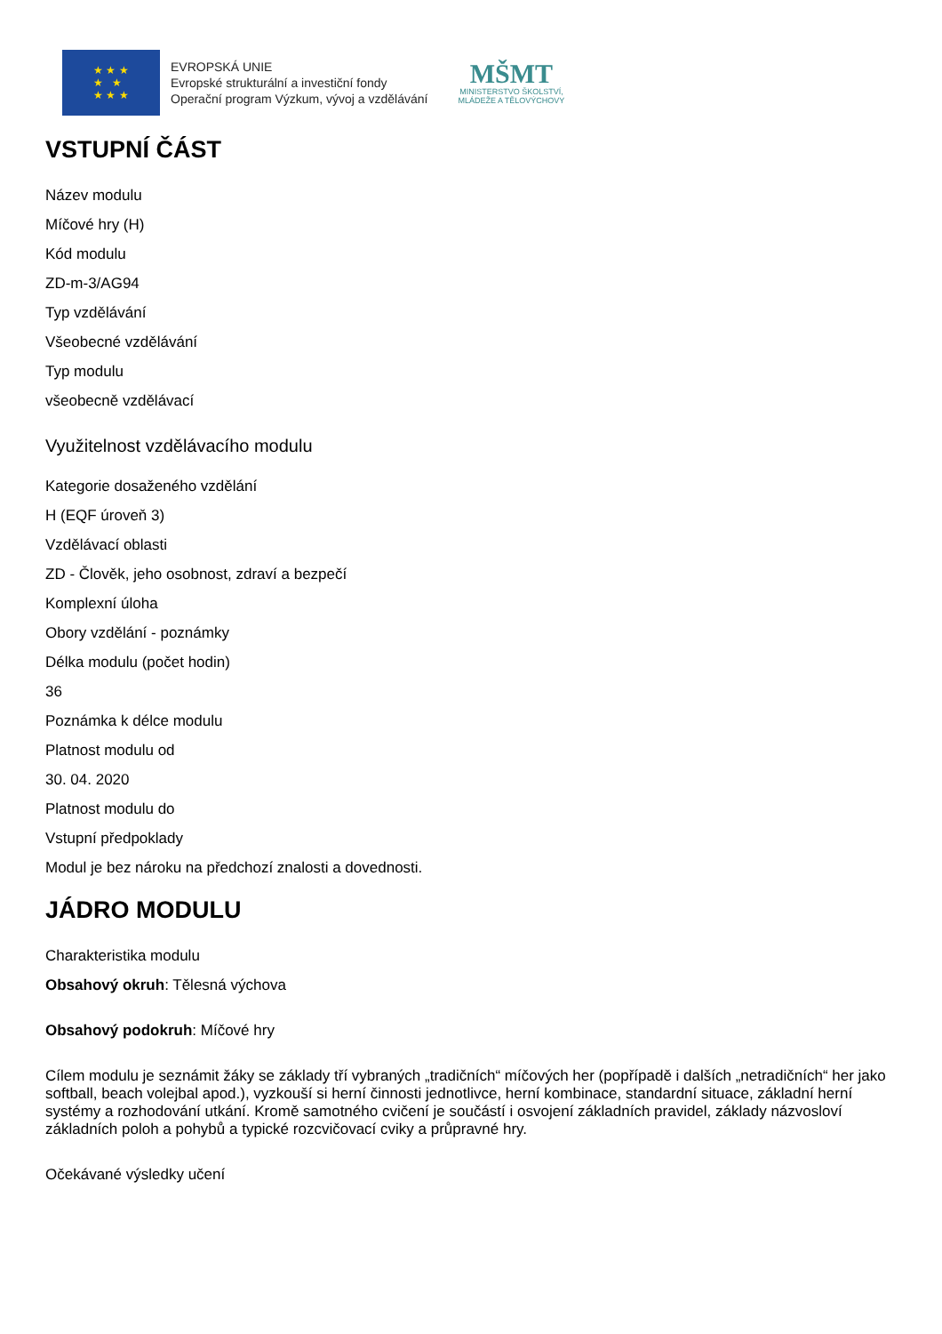★ ★ ★
★ ★
★ ★ ★
EVROPSKÁ UNIE
Evropské strukturální a investiční fondy
Operační program Výzkum, vývoj a vzdělávání
MŠMT
MINISTERSTVO ŠKOLSTVÍ,
MLÁDEŽE A TĚLOVÝCHOVY
VSTUPNÍ ČÁST
Název modulu
Míčové hry (H)
Kód modulu
ZD-m-3/AG94
Typ vzdělávání
Všeobecné vzdělávání
Typ modulu
všeobecně vzdělávací
Využitelnost vzdělávacího modulu
Kategorie dosaženého vzdělání
H (EQF úroveň 3)
Vzdělávací oblasti
ZD - Člověk, jeho osobnost, zdraví a bezpečí
Komplexní úloha
Obory vzdělání - poznámky
Délka modulu (počet hodin)
36
Poznámka k délce modulu
Platnost modulu od
30. 04. 2020
Platnost modulu do
Vstupní předpoklady
Modul je bez nároku na předchozí znalosti a dovednosti.
JÁDRO MODULU
Charakteristika modulu
Obsahový okruh: Tělesná výchova
Obsahový podokruh: Míčové hry
Cílem modulu je seznámit žáky se základy tří vybraných „tradičních“ míčových her (popřípadě i dalších „netradičních“ her jako softball, beach volejbal apod.), vyzkouší si herní činnosti jednotlivce, herní kombinace, standardní situace, základní herní systémy a rozhodování utkání. Kromě samotného cvičení je součástí i osvojení základních pravidel, základy názvosloví základních poloh a pohybů a typické rozcvičovací cviky a průpravné hry.
Očekávané výsledky učení